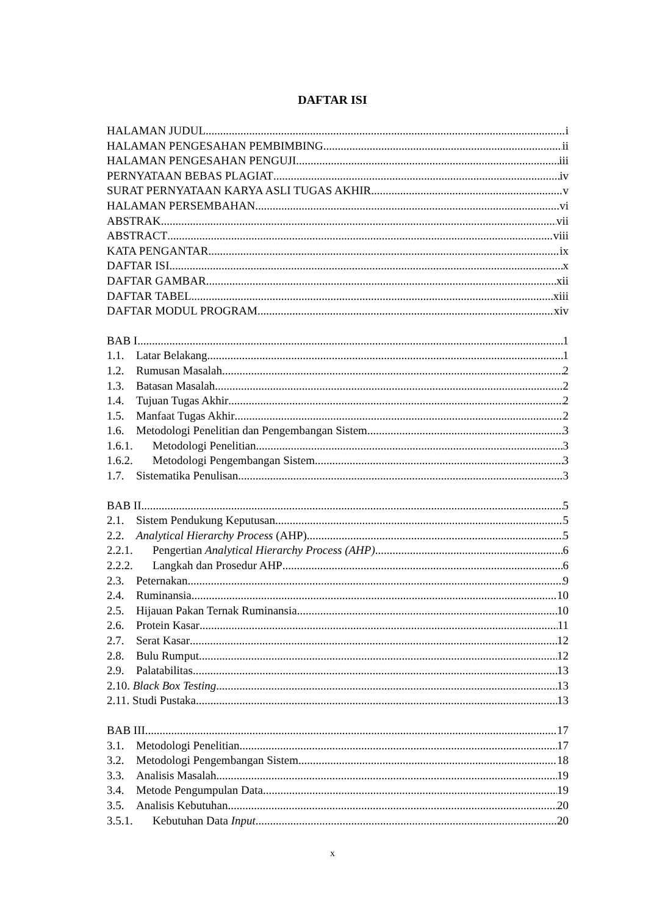DAFTAR ISI
HALAMAN JUDUL i
HALAMAN PENGESAHAN PEMBIMBING ii
HALAMAN PENGESAHAN PENGUJI iii
PERNYATAAN BEBAS PLAGIAT iv
SURAT PERNYATAAN KARYA ASLI TUGAS AKHIR v
HALAMAN PERSEMBAHAN vi
ABSTRAK vii
ABSTRACT viii
KATA PENGANTAR ix
DAFTAR ISI x
DAFTAR GAMBAR xii
DAFTAR TABEL xiii
DAFTAR MODUL PROGRAM xiv
BAB I 1
1.1. Latar Belakang 1
1.2. Rumusan Masalah 2
1.3. Batasan Masalah 2
1.4. Tujuan Tugas Akhir 2
1.5. Manfaat Tugas Akhir 2
1.6. Metodologi Penelitian dan Pengembangan Sistem 3
1.6.1. Metodologi Penelitian 3
1.6.2. Metodologi Pengembangan Sistem 3
1.7. Sistematika Penulisan 3
BAB II 5
2.1. Sistem Pendukung Keputusan 5
2.2. Analytical Hierarchy Process (AHP) 5
2.2.1. Pengertian Analytical Hierarchy Process (AHP) 6
2.2.2. Langkah dan Prosedur AHP 6
2.3. Peternakan 9
2.4. Ruminansia 10
2.5. Hijauan Pakan Ternak Ruminansia 10
2.6. Protein Kasar 11
2.7. Serat Kasar 12
2.8. Bulu Rumput 12
2.9. Palatabilitas 13
2.10. Black Box Testing 13
2.11. Studi Pustaka 13
BAB III 17
3.1. Metodologi Penelitian 17
3.2. Metodologi Pengembangan Sistem 18
3.3. Analisis Masalah 19
3.4. Metode Pengumpulan Data 19
3.5. Analisis Kebutuhan 20
3.5.1. Kebutuhan Data Input 20
x